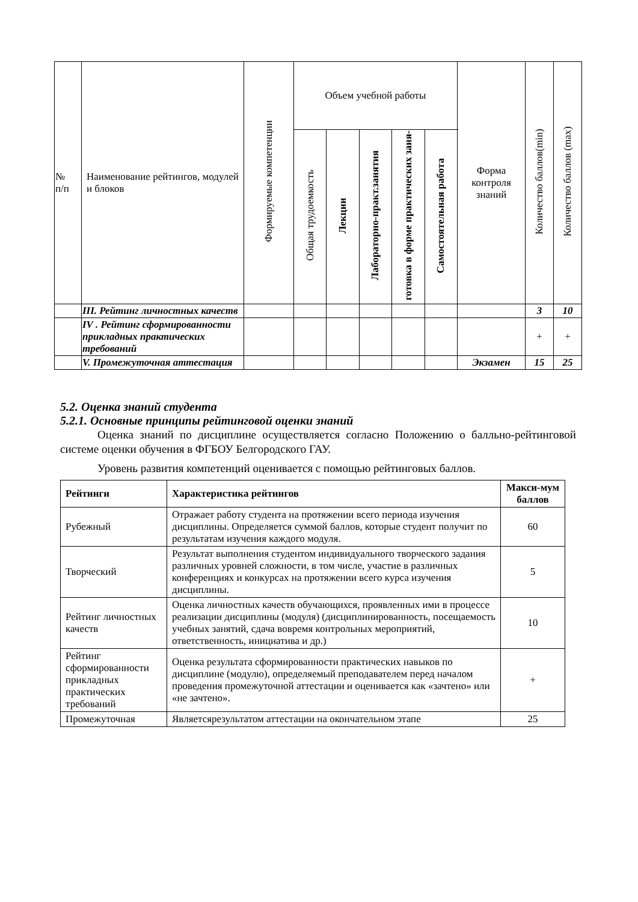| № п/п | Наименование рейтингов, модулей и блоков | Формируемые компетенции | Объем учебной работы | | | | | Форма контроля знаний | Количество баллов(min) | Количество баллов (max) |
| --- | --- | --- | --- | --- | --- | --- | --- | --- | --- | --- |
| | | | Общая трудоемкость | Лекции | Лабораторно-практ.занятия | готовка в форме практических заня- | Самостоятельная работа | | | |
| | III. Рейтинг личностных качеств | | | | | | | | 3 | 10 |
| | IV . Рейтинг сформированности прикладных практических требований | | | | | | | | + | + |
| | V. Промежуточная аттестация | | | | | | | Экзамен | 15 | 25 |
5.2. Оценка знаний студента
5.2.1. Основные принципы рейтинговой оценки знаний
Оценка знаний по дисциплине осуществляется согласно Положению о балльно-рейтинговой системе оценки обучения в ФГБОУ Белгородского ГАУ.
Уровень развития компетенций оценивается с помощью рейтинговых баллов.
| Рейтинги | Характеристика рейтингов | Макси-мум баллов |
| --- | --- | --- |
| Рубежный | Отражает работу студента на протяжении всего периода изучения дисциплины. Определяется суммой баллов, которые студент получит по результатам изучения каждого модуля. | 60 |
| Творческий | Результат выполнения студентом индивидуального творческого задания различных уровней сложности, в том числе, участие в различных конференциях и конкурсах на протяжении всего курса изучения дисциплины. | 5 |
| Рейтинг личностных качеств | Оценка личностных качеств обучающихся, проявленных ими в процессе реализации дисциплины (модуля) (дисциплинированность, посещаемость учебных занятий, сдача вовремя контрольных мероприятий, ответственность, инициатива и др.) | 10 |
| Рейтинг сформированности прикладных практических требований | Оценка результата сформированности практических навыков по дисциплине (модулю), определяемый преподавателем перед началом проведения промежуточной аттестации и оценивается как «зачтено» или «не зачтено». | + |
| Промежуточная | Являетсярезультатом аттестации на окончательном этапе | 25 |